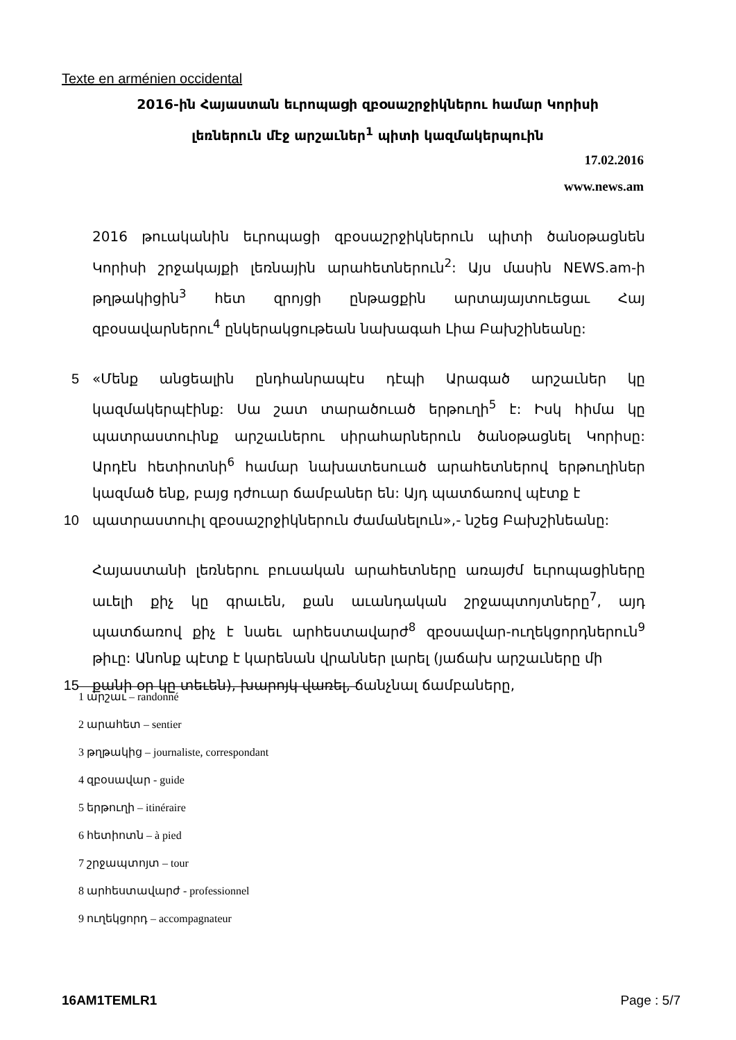Texte en arménien occidental
2016-ին Հայաստան եւրոպացի զբօսաշրջիկներու համար Կորիսի
լեռներուն մէջ արշաւներ<sup>1</sup> պիտի կազմակերպուին
17.02.2016
www.news.am
2016 թուականին եւրոպացի զբօսաշրջիկներուն պիտի ծանօթացնեն Կորիսի շրջակայքի լեռնային արահետներուն<sup>2</sup>: Այս մասին NEWS.am-ի թղթակիցին<sup>3</sup> հետ զրոյցի ընթացքին արտայայտուեցաւ Հայ զբօսավարներու<sup>4</sup> ընկերակցութեան նախագահ Լիա Բախշինեանը:
5 «Մենք անցեալին ընդհանրապէս դէպի Արագած արշաւներ կը կազմակերպէինք: Սա շատ տարածուած երթուղի<sup>5</sup> է: Իսկ հիմա կը պատրաստուինք արշաւներու սիրահարներուն ծանօթացնել Կորիսը: Արդէն հետիոտնի<sup>6</sup> համար նախատեսուած արահետներով երթուղիներ կազմած ենք, բայց դժուար ճամբաներ են: Այդ պատճառով պէտք է
10 պատրաստուիլ զբօսաշրջիկներուն ժամանելուն»,- նշեց Բախշինեանը:
Հայաստանի լեռներու բուսական արահետները առայժմ եւրոպացիները աւելի քիչ կը գրաւեն, քան աւանդական շրջապտոյտները<sup>7</sup>, այդ պատճառով քիչ է նաեւ արհեստավարժ<sup>8</sup> զբօսավար-ուղեկցորդներուն<sup>9</sup> թիւը: Անոնք պէտք է կարենան վրաններ լարել (յաճախ արշաւները մի
15 քանի օր կը տեւեն), խարոյկ վառել, ճանչնալ ճամբաները,
1 արշաւ – randonné
2 արահետ – sentier
3 թղթակից – journaliste, correspondant
4 զբօսավար - guide
5 երթուղի – itinéraire
6 հետիոտն – à pied
7 շրջապտոյտ – tour
8 արհեստավարժ - professionnel
9 ուղեկցորդ – accompagnateur
16AM1TEMLR1 Page : 5/7